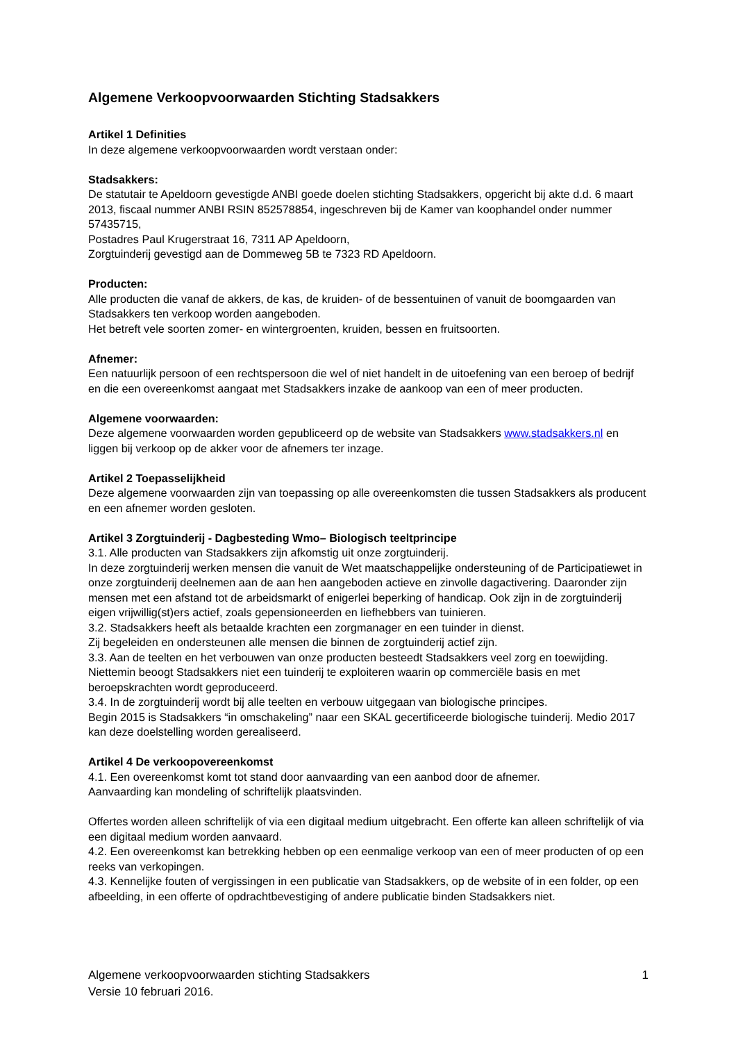Algemene Verkoopvoorwaarden Stichting Stadsakkers
Artikel 1 Definities
In deze algemene verkoopvoorwaarden wordt verstaan onder:
Stadsakkers:
De statutair te Apeldoorn gevestigde ANBI goede doelen stichting Stadsakkers, opgericht bij akte d.d. 6 maart 2013, fiscaal nummer ANBI RSIN 852578854, ingeschreven bij de Kamer van koophandel onder nummer 57435715,
Postadres Paul Krugerstraat 16, 7311 AP Apeldoorn,
Zorgtuinderij gevestigd aan de Dommeweg 5B te 7323 RD Apeldoorn.
Producten:
Alle producten die vanaf de akkers, de kas, de kruiden- of de bessentuinen of vanuit de boomgaarden van Stadsakkers ten verkoop worden aangeboden.
Het betreft vele soorten zomer- en wintergroenten, kruiden, bessen en fruitsoorten.
Afnemer:
Een natuurlijk persoon of een rechtspersoon die wel of niet handelt in de uitoefening van een beroep of bedrijf en die een overeenkomst aangaat met Stadsakkers inzake de aankoop van een of meer producten.
Algemene voorwaarden:
Deze algemene voorwaarden worden gepubliceerd op de website van Stadsakkers www.stadsakkers.nl en liggen bij verkoop op de akker voor de afnemers ter inzage.
Artikel 2 Toepasselijkheid
Deze algemene voorwaarden zijn van toepassing op alle overeenkomsten die tussen Stadsakkers als producent en een afnemer worden gesloten.
Artikel 3 Zorgtuinderij - Dagbesteding Wmo– Biologisch teeltprincipe
3.1. Alle producten van Stadsakkers zijn afkomstig uit onze zorgtuinderij.
In deze zorgtuinderij werken mensen die vanuit de Wet maatschappelijke ondersteuning of de Participatiewet in onze zorgtuinderij deelnemen aan de aan hen aangeboden actieve en zinvolle dagactivering. Daaronder zijn mensen met een afstand tot de arbeidsmarkt of enigerlei beperking of handicap. Ook zijn in de zorgtuinderij eigen vrijwillig(st)ers actief, zoals gepensioneerden en liefhebbers van tuinieren.
3.2. Stadsakkers heeft als betaalde krachten een zorgmanager en een tuinder in dienst.
Zij begeleiden en ondersteunen alle mensen die binnen de zorgtuinderij actief zijn.
3.3. Aan de teelten en het verbouwen van onze producten besteedt Stadsakkers veel zorg en toewijding. Niettemin beoogt Stadsakkers niet een tuinderij te exploiteren waarin op commerciële basis en met beroepskrachten wordt geproduceerd.
3.4. In de zorgtuinderij wordt bij alle teelten en verbouw uitgegaan van biologische principes.
Begin 2015 is Stadsakkers “in omschakeling” naar een SKAL gecertificeerde biologische tuinderij. Medio 2017 kan deze doelstelling worden gerealiseerd.
Artikel 4 De verkoopovereenkomst
4.1. Een overeenkomst komt tot stand door aanvaarding van een aanbod door de afnemer.
Aanvaarding kan mondeling of schriftelijk plaatsvinden.
Offertes worden alleen schriftelijk of via een digitaal medium uitgebracht. Een offerte kan alleen schriftelijk of via een digitaal medium worden aanvaard.
4.2. Een overeenkomst kan betrekking hebben op een eenmalige verkoop van een of meer producten of op een reeks van verkopingen.
4.3. Kennelijke fouten of vergissingen in een publicatie van Stadsakkers, op de website of in een folder, op een afbeelding, in een offerte of opdrachtbevestiging of andere publicatie binden Stadsakkers niet.
Algemene verkoopvoorwaarden stichting Stadsakkers
Versie 10 februari 2016.
1